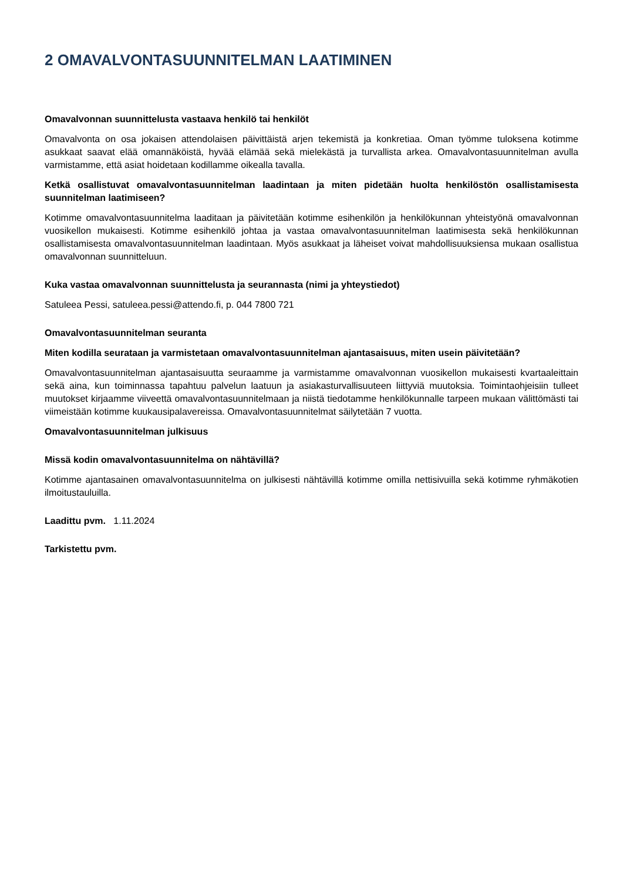2 OMAVALVONTASUUNNITELMAN LAATIMINEN
Omavalvonnan suunnittelusta vastaava henkilö tai henkilöt
Omavalvonta on osa jokaisen attendolaisen päivittäistä arjen tekemistä ja konkretiaa. Oman työmme tuloksena kotimme asukkaat saavat elää omannäköistä, hyvää elämää sekä mielekästä ja turvallista arkea. Omavalvontasuunnitelman avulla varmistamme, että asiat hoidetaan kodillamme oikealla tavalla.
Ketkä osallistuvat omavalvontasuunnitelman laadintaan ja miten pidetään huolta henkilöstön osallistamisesta suunnitelman laatimiseen?
Kotimme omavalvontasuunnitelma laaditaan ja päivitetään kotimme esihenkilön ja henkilökunnan yhteistyönä omavalvonnan vuosikellon mukaisesti. Kotimme esihenkilö johtaa ja vastaa omavalvontasuunnitelman laatimisesta sekä henkilökunnan osallistamisesta omavalvontasuunnitelman laadintaan. Myös asukkaat ja läheiset voivat mahdollisuuksiensa mukaan osallistua omavalvonnan suunnitteluun.
Kuka vastaa omavalvonnan suunnittelusta ja seurannasta (nimi ja yhteystiedot)
Satuleea Pessi, satuleea.pessi@attendo.fi, p. 044 7800 721
Omavalvontasuunnitelman seuranta
Miten kodilla seurataan ja varmistetaan omavalvontasuunnitelman ajantasaisuus, miten usein päivitetään?
Omavalvontasuunnitelman ajantasaisuutta seuraamme ja varmistamme omavalvonnan vuosikellon mukaisesti kvartaaleittain sekä aina, kun toiminnassa tapahtuu palvelun laatuun ja asiakasturvallisuuteen liittyviä muutoksia. Toimintaohjeisiin tulleet muutokset kirjaamme viiveettä omavalvontasuunnitelmaan ja niistä tiedotamme henkilökunnalle tarpeen mukaan välittömästi tai viimeistään kotimme kuukausipalavereissa. Omavalvontasuunnitelmat säilytetään 7 vuotta.
Omavalvontasuunnitelman julkisuus
Missä kodin omavalvontasuunnitelma on nähtävillä?
Kotimme ajantasainen omavalvontasuunnitelma on julkisesti nähtävillä kotimme omilla nettisivuilla sekä kotimme ryhmäkotien ilmoitustauluilla.
Laadittu pvm. 1.11.2024
Tarkistettu pvm.